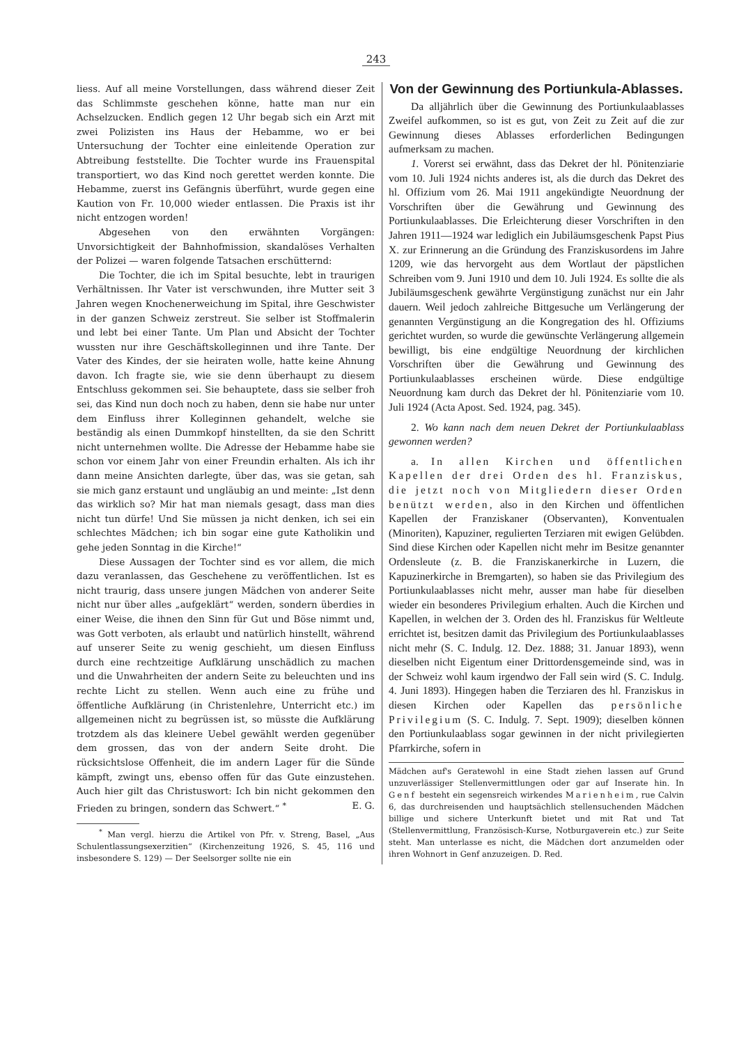243
liess. Auf all meine Vorstellungen, dass während dieser Zeit das Schlimmste geschehen könne, hatte man nur ein Achselzucken. Endlich gegen 12 Uhr begab sich ein Arzt mit zwei Polizisten ins Haus der Hebamme, wo er bei Untersuchung der Tochter eine einleitende Operation zur Abtreibung feststellte. Die Tochter wurde ins Frauenspital transportiert, wo das Kind noch gerettet werden konnte. Die Hebamme, zuerst ins Gefängnis überführt, wurde gegen eine Kaution von Fr. 10,000 wieder entlassen. Die Praxis ist ihr nicht entzogen worden!
Abgesehen von den erwähnten Vorgängen: Unvorsichtigkeit der Bahnhofmission, skandalöses Verhalten der Polizei — waren folgende Tatsachen erschütternd:
Die Tochter, die ich im Spital besuchte, lebt in traurigen Verhältnissen. Ihr Vater ist verschwunden, ihre Mutter seit 3 Jahren wegen Knochenerweichung im Spital, ihre Geschwister in der ganzen Schweiz zerstreut. Sie selber ist Stoffmalerin und lebt bei einer Tante. Um Plan und Absicht der Tochter wussten nur ihre Geschäftskolleginnen und ihre Tante. Der Vater des Kindes, der sie heiraten wolle, hatte keine Ahnung davon. Ich fragte sie, wie sie denn überhaupt zu diesem Entschluss gekommen sei. Sie behauptete, dass sie selber froh sei, das Kind nun doch noch zu haben, denn sie habe nur unter dem Einfluss ihrer Kolleginnen gehandelt, welche sie beständig als einen Dummkopf hinstellten, da sie den Schritt nicht unternehmen wollte. Die Adresse der Hebamme habe sie schon vor einem Jahr von einer Freundin erhalten. Als ich ihr dann meine Ansichten darlegte, über das, was sie getan, sah sie mich ganz erstaunt und ungläubig an und meinte: „Ist denn das wirklich so? Mir hat man niemals gesagt, dass man dies nicht tun dürfe! Und Sie müssen ja nicht denken, ich sei ein schlechtes Mädchen; ich bin sogar eine gute Katholikin und gehe jeden Sonntag in die Kirche!“
Diese Aussagen der Tochter sind es vor allem, die mich dazu veranlassen, das Geschehene zu veröffentlichen. Ist es nicht traurig, dass unsere jungen Mädchen von anderer Seite nicht nur über alles „aufgeklärt“ werden, sondern überdies in einer Weise, die ihnen den Sinn für Gut und Böse nimmt und, was Gott verboten, als erlaubt und natürlich hinstellt, während auf unserer Seite zu wenig geschieht, um diesen Einfluss durch eine rechtzeitige Aufklärung unschädlich zu machen und die Unwahrheiten der andern Seite zu beleuchten und ins rechte Licht zu stellen. Wenn auch eine zu frühe und öffentliche Aufklärung (in Christenlehre, Unterricht etc.) im allgemeinen nicht zu begrüssen ist, so müsste die Aufklärung trotzdem als das kleinere Uebel gewählt werden gegenüber dem grossen, das von der andern Seite droht. Die rücksichtslose Offenheit, die im andern Lager für die Sünde kämpft, zwingt uns, ebenso offen für das Gute einzustehen. Auch hier gilt das Christuswort: Ich bin nicht gekommen den Frieden zu bringen, sondern das Schwert.“ <sup>*</sup> E. G.
<sup>*</sup> Man vergl. hierzu die Artikel von Pfr. v. Streng, Basel, „Aus Schulentlassungsexerzitien“ (Kirchenzeitung 1926, S. 45, 116 und insbesondere S. 129) — Der Seelsorger sollte nie ein
Von der Gewinnung des Portiunkula-Ablasses.
Da alljährlich über die Gewinnung des Portiunkulaablasses Zweifel aufkommen, so ist es gut, von Zeit zu Zeit auf die zur Gewinnung dieses Ablasses erforderlichen Bedingungen aufmerksam zu machen.
1. Vorerst sei erwähnt, dass das Dekret der hl. Pönitenziarie vom 10. Juli 1924 nichts anderes ist, als die durch das Dekret des hl. Offizium vom 26. Mai 1911 angekündigte Neuordnung der Vorschriften über die Gewährung und Gewinnung des Portiunkulaablasses. Die Erleichterung dieser Vorschriften in den Jahren 1911—1924 war lediglich ein Jubiläumsgeschenk Papst Pius X. zur Erinnerung an die Gründung des Franziskusordens im Jahre 1209, wie das hervorgeht aus dem Wortlaut der päpstlichen Schreiben vom 9. Juni 1910 und dem 10. Juli 1924. Es sollte die als Jubiläumsgeschenk gewährte Vergünstigung zunächst nur ein Jahr dauern. Weil jedoch zahlreiche Bittgesuche um Verlängerung der genannten Vergünstigung an die Kongregation des hl. Offiziums gerichtet wurden, so wurde die gewünschte Verlängerung allgemein bewilligt, bis eine endgültige Neuordnung der kirchlichen Vorschriften über die Gewährung und Gewinnung des Portiunkulaablasses erscheinen würde. Diese endgültige Neuordnung kam durch das Dekret der hl. Pönitenziarie vom 10. Juli 1924 (Acta Apost. Sed. 1924, pag. 345).
2. Wo kann nach dem neuen Dekret der Portiunkulaablass gewonnen werden?
a. In allen Kirchen und öffentlichen Kapellen der drei Orden des hl. Franziskus, die jetzt noch von Mitgliedern dieser Orden benützt werden, also in den Kirchen und öffentlichen Kapellen der Franziskaner (Observanten), Konventualen (Minoriten), Kapuziner, regulierten Terziaren mit ewigen Gelübden. Sind diese Kirchen oder Kapellen nicht mehr im Besitze genannter Ordensleute (z. B. die Franziskanerkirche in Luzern, die Kapuzinerkirche in Bremgarten), so haben sie das Privilegium des Portiunkulaablasses nicht mehr, ausser man habe für dieselben wieder ein besonderes Privilegium erhalten. Auch die Kirchen und Kapellen, in welchen der 3. Orden des hl. Franziskus für Weltleute errichtet ist, besitzen damit das Privilegium des Portiunkulaablasses nicht mehr (S. C. Indulg. 12. Dez. 1888; 31. Januar 1893), wenn dieselben nicht Eigentum einer Drittordensgemeinde sind, was in der Schweiz wohl kaum irgendwo der Fall sein wird (S. C. Indulg. 4. Juni 1893). Hingegen haben die Terziaren des hl. Franziskus in diesen Kirchen oder Kapellen das persönliche Privilegium (S. C. Indulg. 7. Sept. 1909); dieselben können den Portiunkulaablass sogar gewinnen in der nicht privilegierten Pfarrkirche, sofern in
Mädchen auf's Geratewohl in eine Stadt ziehen lassen auf Grund unzuverlässiger Stellenvermittlungen oder gar auf Inserate hin. In Genf besteht ein segensreich wirkendes Marienheim, rue Calvin 6, das durchreisenden und hauptsächlich stellensuchenden Mädchen billige und sichere Unterkunft bietet und mit Rat und Tat (Stellenvermittlung, Französisch-Kurse, Notburgaverein etc.) zur Seite steht. Man unterlasse es nicht, die Mädchen dort anzumelden oder ihren Wohnort in Genf anzuzeigen. D. Red.